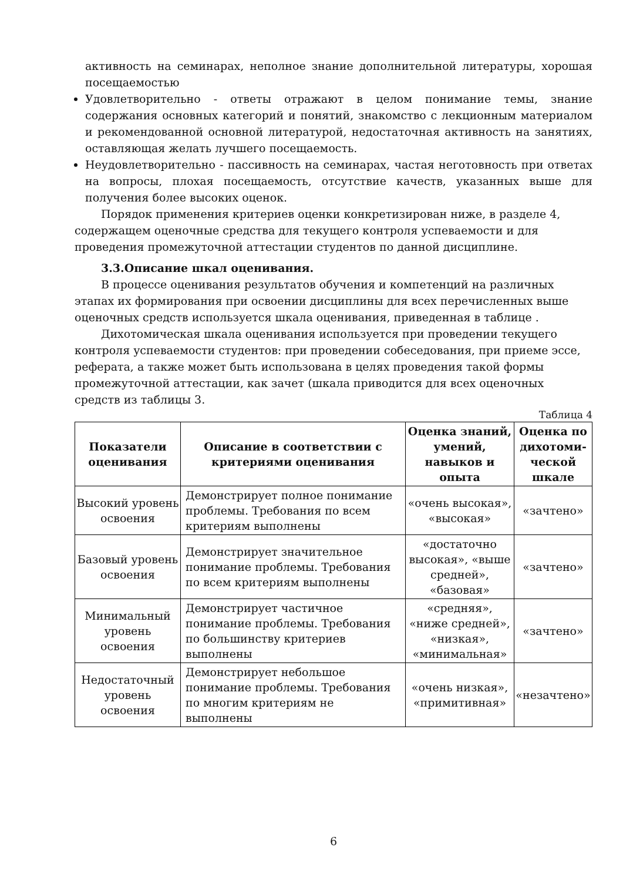активность на семинарах, неполное знание дополнительной литературы, хорошая посещаемостью
Удовлетворительно - ответы отражают в целом понимание темы, знание содержания основных категорий и понятий, знакомство с лекционным материалом и рекомендованной основной литературой, недостаточная активность на занятиях, оставляющая желать лучшего посещаемость.
Неудовлетворительно - пассивность на семинарах, частая неготовность при ответах на вопросы, плохая посещаемость, отсутствие качеств, указанных выше для получения более высоких оценок.
Порядок применения критериев оценки конкретизирован ниже, в разделе 4, содержащем оценочные средства для текущего контроля успеваемости и для проведения промежуточной аттестации студентов по данной дисциплине.
3.3.Описание шкал оценивания.
В процессе оценивания результатов обучения и компетенций на различных этапах их формирования при освоении дисциплины для всех перечисленных выше оценочных средств используется шкала оценивания, приведенная в таблице .
Дихотомическая шкала оценивания используется при проведении текущего контроля успеваемости студентов: при проведении собеседования, при приеме эссе, реферата, а также может быть использована в целях проведения такой формы промежуточной аттестации, как зачет (шкала приводится для всех оценочных средств из таблицы 3.
Таблица 4
| Показатели оценивания | Описание в соответствии с критериями оценивания | Оценка знаний, умений, навыков и опыта | Оценка по дихотоми-ческой шкале |
| --- | --- | --- | --- |
| Высокий уровень освоения | Демонстрирует полное понимание проблемы. Требования по всем критериям выполнены | «очень высокая», «высокая» | «зачтено» |
| Базовый уровень освоения | Демонстрирует значительное понимание проблемы. Требования по всем критериям выполнены | «достаточно высокая», «выше средней», «базовая» | «зачтено» |
| Минимальный уровень освоения | Демонстрирует частичное понимание проблемы. Требования по большинству критериев выполнены | «средняя», «ниже средней», «низкая», «минимальная» | «зачтено» |
| Недостаточный уровень освоения | Демонстрирует небольшое понимание проблемы. Требования по многим критериям не выполнены | «очень низкая», «примитивная» | «незачтено» |
6